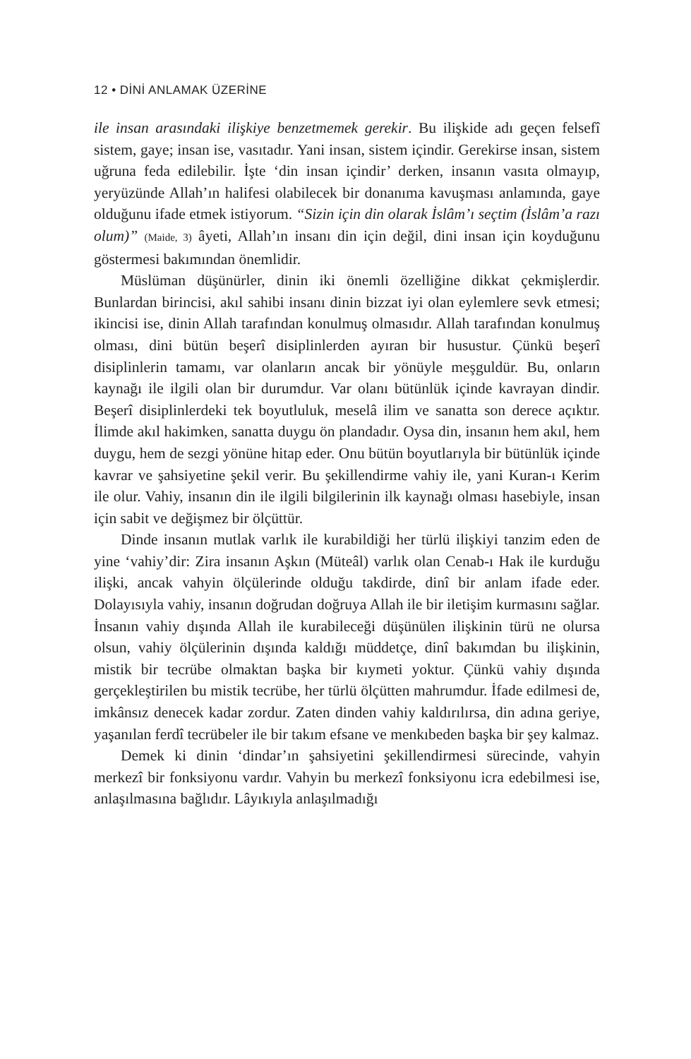12 • DİNİ ANLAMAK ÜZERİNE
ile insan arasındaki ilişkiye benzetmemek gerekir. Bu ilişkide adı geçen felsefî sistem, gaye; insan ise, vasıtadır. Yani insan, sistem içindir. Gerekirse insan, sistem uğruna feda edilebilir. İşte ‘din insan içindir’ derken, insanın vasıta olmayıp, yeryüzünde Allah’ın halifesi olabilecek bir donanıma kavuşması anlamında, gaye olduğunu ifade etmek istiyorum. “Sizin için din olarak İslâm’ı seçtim (İslâm’a razı olum)” (Maide, 3) âyeti, Allah’ın insanı din için değil, dini insan için koyduğunu göstermesi bakımından önemlidir.
Müslüman düşünürler, dinin iki önemli özelliğine dikkat çekmişlerdir. Bunlardan birincisi, akıl sahibi insanı dinin bizzat iyi olan eylemlere sevk etmesi; ikincisi ise, dinin Allah tarafından konulmuş olmasıdır. Allah tarafından konulmuş olması, dini bütün beşerî disiplinlerden ayıran bir husustur. Çünkü beşerî disiplinlerin tamamı, var olanların ancak bir yönüyle meşguldür. Bu, onların kaynağı ile ilgili olan bir durumdur. Var olanı bütünlük içinde kavrayan dindir. Beşerî disiplinlerdeki tek boyutluluk, meselâ ilim ve sanatta son derece açıktır. İlimde akıl hakimken, sanatta duygu ön plandadır. Oysa din, insanın hem akıl, hem duygu, hem de sezgi yönüne hitap eder. Onu bütün boyutlarıyla bir bütünlük içinde kavrar ve şahsiyetine şekil verir. Bu şekillendirme vahiy ile, yani Kuran-ı Kerim ile olur. Vahiy, insanın din ile ilgili bilgilerinin ilk kaynağı olması hasebiyle, insan için sabit ve değişmez bir ölçüttür.
Dinde insanın mutlak varlık ile kurabildiği her türlü ilişkiyi tanzim eden de yine ‘vahiy’dir: Zira insanın Aşkın (Müteâl) varlık olan Cenab-ı Hak ile kurduğu ilişki, ancak vahyin ölçülerinde olduğu takdirde, dinî bir anlam ifade eder. Dolayısıyla vahiy, insanın doğrudan doğruya Allah ile bir iletişim kurmasını sağlar. İnsanın vahiy dışında Allah ile kurabileceği düşünülen ilişkinin türü ne olursa olsun, vahiy ölçülerinin dışında kaldığı müddetçe, dinî bakımdan bu ilişkinin, mistik bir tecrübe olmaktan başka bir kıymeti yoktur. Çünkü vahiy dışında gerçekleştirilen bu mistik tecrübe, her türlü ölçütten mahrumdur. İfade edilmesi de, imkânsız denecek kadar zordur. Zaten dinden vahiy kaldırılırsa, din adına geriye, yaşanılan ferdî tecrübeler ile bir takım efsane ve menkıbeden başka bir şey kalmaz.
Demek ki dinin ‘dindar’ın şahsiyetini şekillendirmesi sürecinde, vahyin merkezî bir fonksiyonu vardır. Vahyin bu merkezî fonksiyonu icra edebilmesi ise, anlaşılmasına bağlıdır. Lâyıkıyla anlaşılmadığı